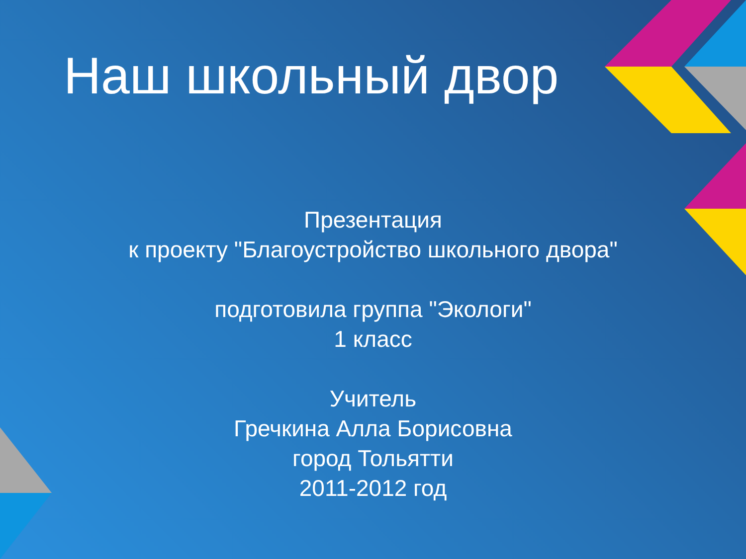Наш школьный двор
Презентация
к проекту "Благоустройство школьного двора"
подготовила группа "Экологи"
1 класс
Учитель
Гречкина Алла Борисовна
город Тольятти
2011-2012 год